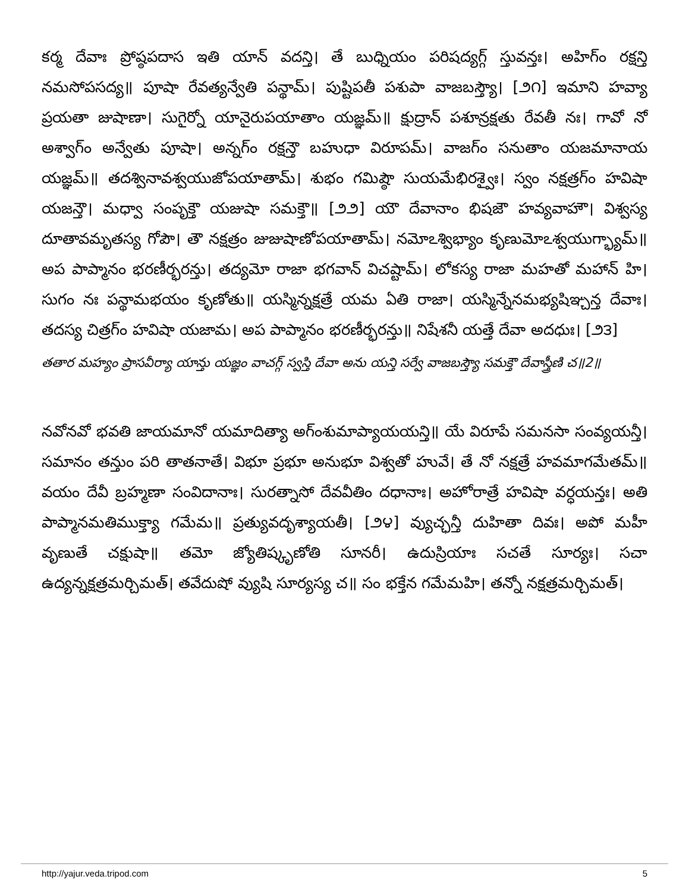కర్మ దేవాః ప్రోష్ఠపదాస ఇతి యాన్ వదన్తి। తే బుధ్నియం పరిషద్యగ్గ్ స్తువన్తః। అహిగ్ం రక్షన్తి నమసోపసద్య॥ పూషా రేవత్యన్వేతి పన్థామ్। పుష్టిపతీ పశుపా వాజబస్త్యౌ। [౨౧] ఇమాని హవ్యా ప్రయతా జుషాణా। సుగైర్నో యానైరుపయాతాం యజ్ఞమ్॥ క్షుద్రాన్ పశూన్రక్షతు రేవతీ నః। గావో నో అశ్వాగ్ం అన్వేతు పూషా। అన్నగ్ం రక్షన్తౌ బహుధా విరూపమ్। వాజగ్ం సనుతాం యజమానాయ యజ్ఞమ్॥ తదశ్వినావశ్వయుజోపయాతామ్। శుభం గమిష్ఠౌ సుయమేభిరశ్వైః। స్వం నక్షత్రగ్ం హవిషా యజన్తౌ। మధ్వా సంపృక్తౌ యజుషా సమక్తౌ॥ [౨౨] యౌ దేవానాం భిషజౌ హవ్యవాహౌ। విశ్వస్య దూతావమృతస్య గోపౌ। తౌ నక్షత్రం జుజుషాణోపయాతామ్। నమోఽశ్విభ్యాం కృణుమోఽశ్వయుగ్భ్యామ్॥ అప పాప్మానం భరణీర్భరన్తు। తద్యమో రాజా భగవాన్ విచష్టామ్। లోకస్య రాజా మహతో మహాన్ హి। సుగం నః పన్థామభయం కృణోతు॥ యస్మిన్నక్షత్రే యమ ఏతి రాజా। యస్మిన్నేనమభ్యషిఞ్చన్త దేవాః। తదస్య చిత్రగ్ం హవిషా యజామ। అప పాప్మానం భరణీర్భరన్తు॥ నిషేశనీ యత్తే దేవా అదధుః। [౨౩]
తతార మహ్యం ప్రాసవీర్యా యాన్తు యజ్ఞం వాచగ్గ్ స్వస్తి దేవా అను యన్తి సర్వే వాజబస్త్యౌ సమక్తౌ దేవాస్త్రీణి చ॥2॥
నవోనవో భవతి జాయమానో యమాదిత్యా అగ్ంశుమాప్యాయయన్తి॥ యే విరూపే సమనసా సంవ్యయన్తీ। సమానం తన్తుం పరి తాతనాతే। విభూ ప్రభూ అనుభూ విశ్వతో హువే। తే నో నక్షత్రే హవమాగమేతమ్॥ వయం దేవీ బ్రహ్మణా సంవిదానాః। సురత్నాసో దేవవీతిం దధానాః। అహోరాత్రే హవిషా వర్ధయన్తః। అతి పాప్మానమతిముక్త్యా గమేమ॥ ప్రత్యువదృశ్యాయతీ। [౨౪] వ్యుచ్ఛన్తీ దుహితా దివః। అపో మహీ వృణుతే చక్షుషా॥ తమో జ్యోతిష్కృణోతి సూనరీ। ఉదుస్రియాః సచతే సూర్యః। సచా ఉద్యన్నక్షత్రమర్చిమత్। తవేదుషో వ్యుషి సూర్యస్య చ॥ సం భక్తేన గమేమహి। తన్నో నక్షత్రమర్చిమత్।
http://yajur.veda.tripod.com 5